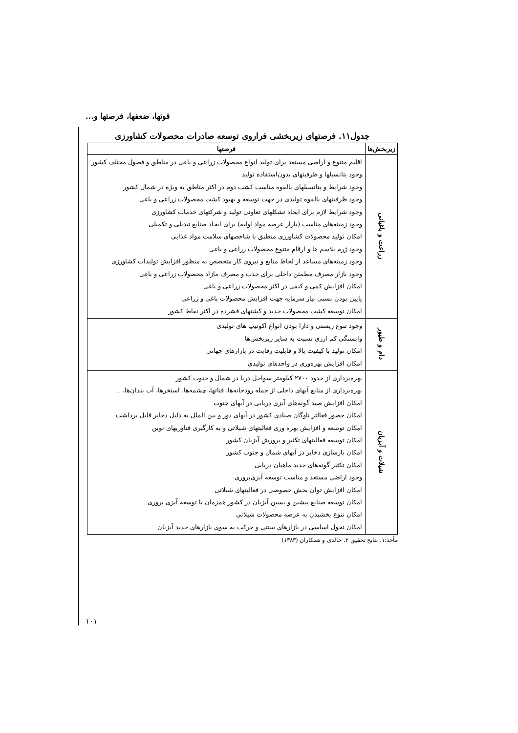قوتها، ضعفها، فرصتها و...
جدول۱۱. فرصتهای زیربخشی فراروی توسعه صادرات محصولات کشاورزی
| زیربخش‌ها | فرصتها |
| --- | --- |
| زراعت و باغبانی | اقلیم متنوع و اراضی مستعد برای تولید انواع محصولات زراعی و باغی در مناطق و فصول مختلف کشور وجود پتانسیلها و ظرفیتهای بدون‌استفاده تولید وجود شرایط و پتانسیلهای بالقوه مناسب کشت دوم در اکثر مناطق به ویژه در شمال کشور وجود ظرفیتهای بالقوه تولیدی در جهت توسعه و بهبود کشت محصولات زراعی و باغی وجود شرایط لازم برای ایجاد تشکلهای تعاونی تولید و شرکتهای خدمات کشاورزی وجود زمینه‌های مناسب (بازار عرضه مواد اولیه) برای ایجاد صنایع تبدیلی و تکمیلی امکان تولید محصولات کشاورزی منطبق با شاخصهای سلامت مواد غذایی وجود ژرم پلاسم ها و ارقام متنوع محصولات زراعی و باغی وجود زمینه‌های مساعد از لحاظ منابع و نیروی کار متخصص به منظور افزایش تولیدات کشاورزی وجود بازار مصرف مطمئن داخلی برای جذب و مصرف مازاد محصولات زراعی و باغی امکان افزایش کمی و کیفی در اکثر محصولات زراعی و باغی پایین بودن نسبی نیاز سرمایه جهت افزایش محصولات باغی و زراعی امکان توسعه کشت محصولات جدید و کشتهای فشرده در اکثر نقاط کشور |
| دام و طیور | وجود تنوع زیستی و دارا بودن انواع اکوتیپ های تولیدی وابستگی کم ارزی نسبت به سایر زیربخش‌ها امکان تولید با کیفیت بالا و قابلیت رقابت در بازارهای جهانی امکان افزایش بهره‌وری در واحدهای تولیدی |
| شیلات و آبزیان | بهره‌برداری از حدود ۲۷۰۰ کیلومتر سواحل دریا در شمال و جنوب کشور بهره‌برداری از منابع آبهای داخلی از جمله رودخانه‌ها، قناتها، چشمه‌ها، استخرها، آب بندان‌ها، ... امکان افزایش صید گونه‌های آبزی دریایی در آبهای جنوب امکان حضور فعالتر ناوگان صیادی کشور در آبهای دور و بین الملل به دلیل ذخایر قابل برداشت امکان توسعه و افزایش بهره وری فعالیتهای شیلاتی و به کارگیری فناوریهای نوین امکان توسعه فعالیتهای تکثیر و پرورش آبزیان کشور امکان بازسازی ذخایر در آبهای شمال و جنوب کشور امکان تکثیر گونه‌های جدید ماهیان دریایی وجود اراضی مستعد و مناسب توسعه آبزی‌پروری امکان افزایش توان بخش خصوصی در فعالیتهای شیلاتی امکان توسعه صنایع پیشین و پسین آبزیان در کشور همزمان با توسعه آبزی پروری امکان تنوع بخشیدن به عرضه محصولات شیلاتی امکان تحول اساسی در بازارهای سنتی و حرکت به سوی بازارهای جدید آبزیان |
مأخذ:۱. نتایج تحقیق ۲. خالدی و همکاران (۱۳۸۳)
۱۰۱